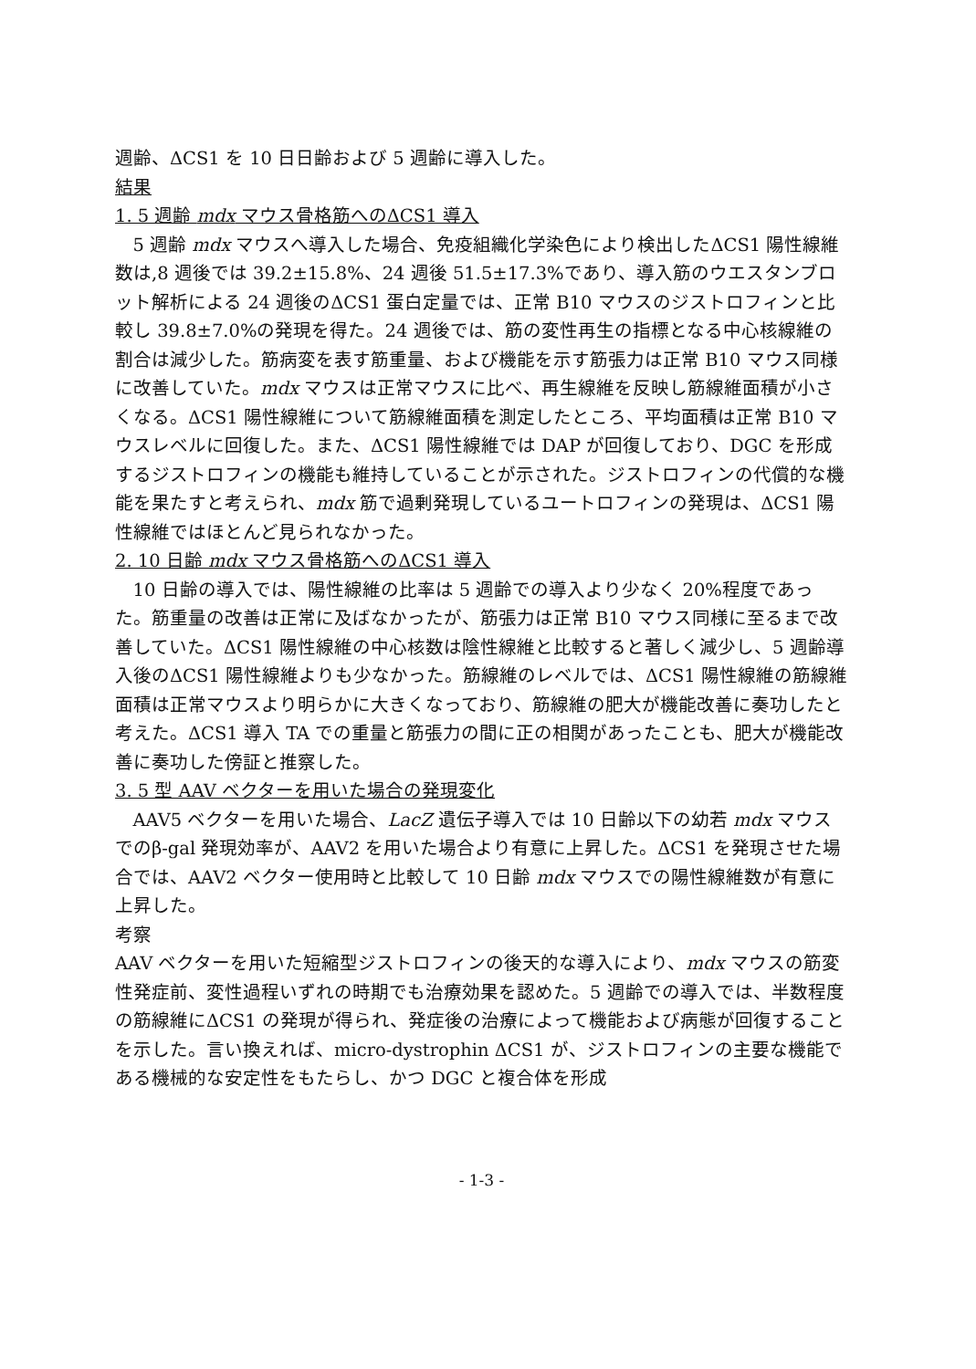週齢、ΔCS1 を 10 日日齢および 5 週齢に導入した。
結果
1. 5 週齢 mdx マウス骨格筋へのΔCS1 導入
5 週齢 mdx マウスへ導入した場合、免疫組織化学染色により検出したΔCS1 陽性線維数は,8 週後では 39.2±15.8%、24 週後 51.5±17.3%であり、導入筋のウエスタンブロット解析による 24 週後のΔCS1 蛋白定量では、正常 B10 マウスのジストロフィンと比較し 39.8±7.0%の発現を得た。24 週後では、筋の変性再生の指標となる中心核線維の割合は減少した。筋病変を表す筋重量、および機能を示す筋張力は正常 B10 マウス同様に改善していた。mdx マウスは正常マウスに比べ、再生線維を反映し筋線維面積が小さくなる。ΔCS1 陽性線維について筋線維面積を測定したところ、平均面積は正常 B10 マウスレベルに回復した。また、ΔCS1 陽性線維では DAP が回復しており、DGC を形成するジストロフィンの機能も維持していることが示された。ジストロフィンの代償的な機能を果たすと考えられ、mdx 筋で過剰発現しているユートロフィンの発現は、ΔCS1 陽性線維ではほとんど見られなかった。
2. 10 日齢 mdx マウス骨格筋へのΔCS1 導入
10 日齢の導入では、陽性線維の比率は 5 週齢での導入より少なく 20%程度であった。筋重量の改善は正常に及ばなかったが、筋張力は正常 B10 マウス同様に至るまで改善していた。ΔCS1 陽性線維の中心核数は陰性線維と比較すると著しく減少し、5 週齢導入後のΔCS1 陽性線維よりも少なかった。筋線維のレベルでは、ΔCS1 陽性線維の筋線維面積は正常マウスより明らかに大きくなっており、筋線維の肥大が機能改善に奏功したと考えた。ΔCS1 導入 TA での重量と筋張力の間に正の相関があったことも、肥大が機能改善に奏功した傍証と推察した。
3. 5 型 AAV ベクターを用いた場合の発現変化
AAV5 ベクターを用いた場合、LacZ 遺伝子導入では 10 日齢以下の幼若 mdx マウスでのβ-gal 発現効率が、AAV2 を用いた場合より有意に上昇した。ΔCS1 を発現させた場合では、AAV2 ベクター使用時と比較して 10 日齢 mdx マウスでの陽性線維数が有意に上昇した。
考察
AAV ベクターを用いた短縮型ジストロフィンの後天的な導入により、mdx マウスの筋変性発症前、変性過程いずれの時期でも治療効果を認めた。5 週齢での導入では、半数程度の筋線維にΔCS1 の発現が得られ、発症後の治療によって機能および病態が回復することを示した。言い換えれば、micro-dystrophin ΔCS1 が、ジストロフィンの主要な機能である機械的な安定性をもたらし、かつ DGC と複合体を形成
- 1-3 -